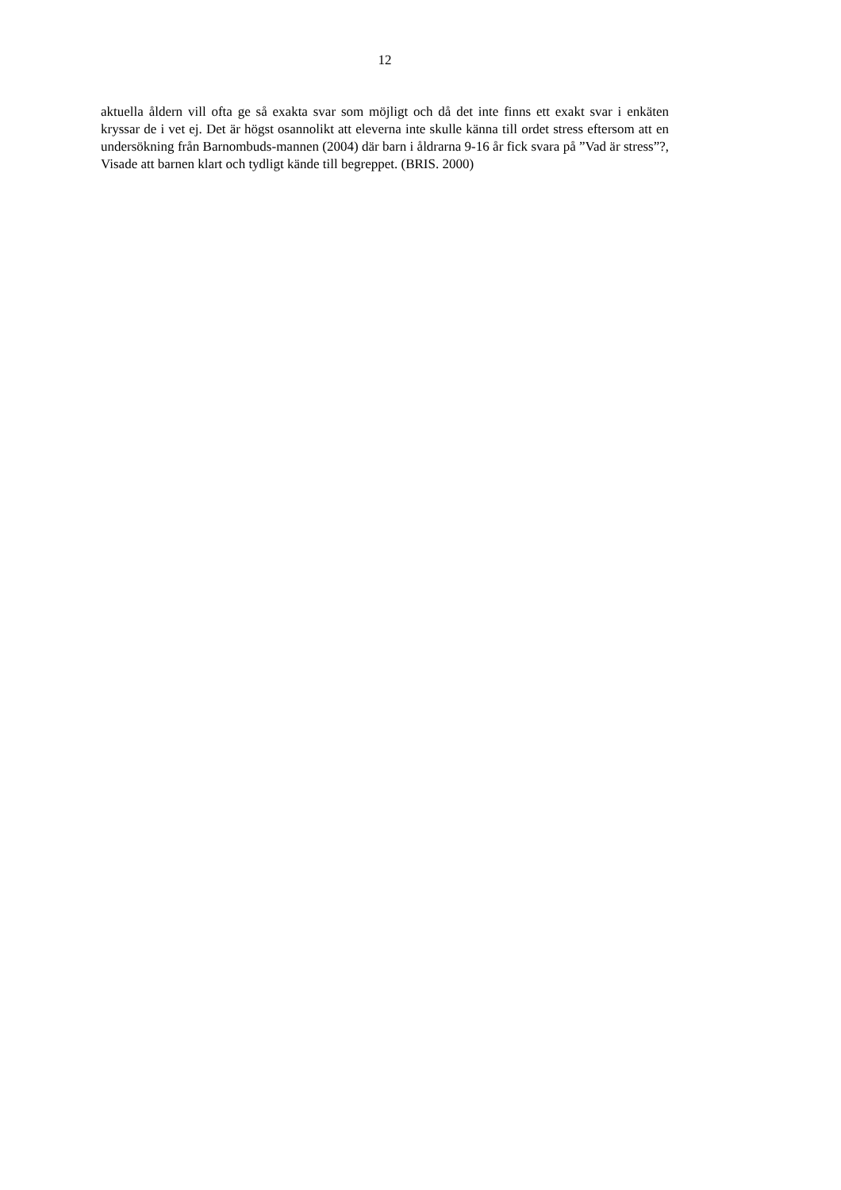12
aktuella åldern vill ofta ge så exakta svar som möjligt och då det inte finns ett exakt svar i enkäten kryssar de i vet ej. Det är högst osannolikt att eleverna inte skulle känna till ordet stress eftersom att en undersökning från Barnombuds-mannen (2004) där barn i åldrarna 9-16 år fick svara på ”Vad är stress”?, Visade att barnen klart och tydligt kände till begreppet. (BRIS. 2000)